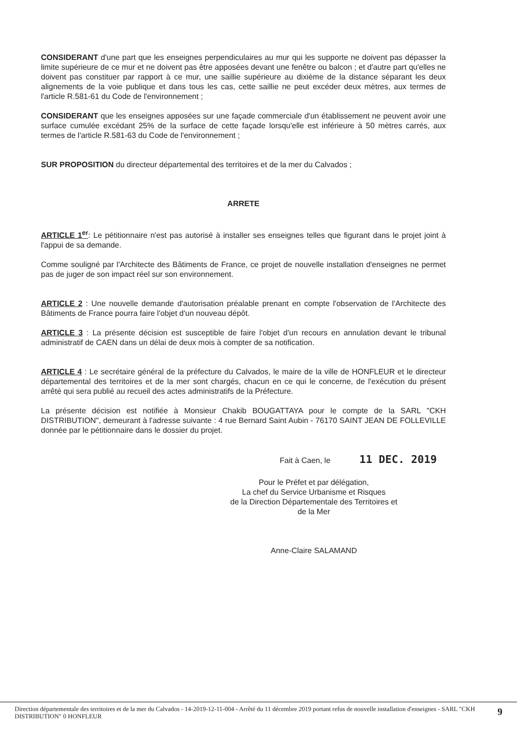CONSIDERANT d'une part que les enseignes perpendiculaires au mur qui les supporte ne doivent pas dépasser la limite supérieure de ce mur et ne doivent pas être apposées devant une fenêtre ou balcon ; et d'autre part qu'elles ne doivent pas constituer par rapport à ce mur, une saillie supérieure au dixième de la distance séparant les deux alignements de la voie publique et dans tous les cas, cette saillie ne peut excéder deux mètres, aux termes de l'article R.581-61 du Code de l'environnement ;
CONSIDERANT que les enseignes apposées sur une façade commerciale d'un établissement ne peuvent avoir une surface cumulée excédant 25% de la surface de cette façade lorsqu'elle est inférieure à 50 mètres carrés, aux termes de l'article R.581-63 du Code de l'environnement ;
SUR PROPOSITION du directeur départemental des territoires et de la mer du Calvados ;
ARRETE
ARTICLE 1<sup>er</sup>: Le pétitionnaire n'est pas autorisé à installer ses enseignes telles que figurant dans le projet joint à l'appui de sa demande.
Comme souligné par l'Architecte des Bâtiments de France, ce projet de nouvelle installation d'enseignes ne permet pas de juger de son impact réel sur son environnement.
ARTICLE 2 : Une nouvelle demande d'autorisation préalable prenant en compte l'observation de l'Architecte des Bâtiments de France pourra faire l'objet d'un nouveau dépôt.
ARTICLE 3 : La présente décision est susceptible de faire l'objet d'un recours en annulation devant le tribunal administratif de CAEN dans un délai de deux mois à compter de sa notification.
ARTICLE 4 : Le secrétaire général de la préfecture du Calvados, le maire de la ville de HONFLEUR et le directeur départemental des territoires et de la mer sont chargés, chacun en ce qui le concerne, de l'exécution du présent arrêté qui sera publié au recueil des actes administratifs de la Préfecture.
La présente décision est notifiée à Monsieur Chakib BOUGATTAYA pour le compte de la SARL "CKH DISTRIBUTION", demeurant à l'adresse suivante : 4 rue Bernard Saint Aubin - 76170 SAINT JEAN DE FOLLEVILLE donnée par le pétitionnaire dans le dossier du projet.
Fait à Caen, le 11 DEC. 2019
Pour le Préfet et par délégation,
La chef du Service Urbanisme et Risques
de la Direction Départementale des Territoires et de la Mer
Anne-Claire SALAMAND
Direction départementale des territoires et de la mer du Calvados - 14-2019-12-11-004 - Arrêté du 11 décembre 2019 portant refus de nouvelle installation d'enseignes - SARL "CKH DISTRIBUTION" 0 HONFLEUR 9